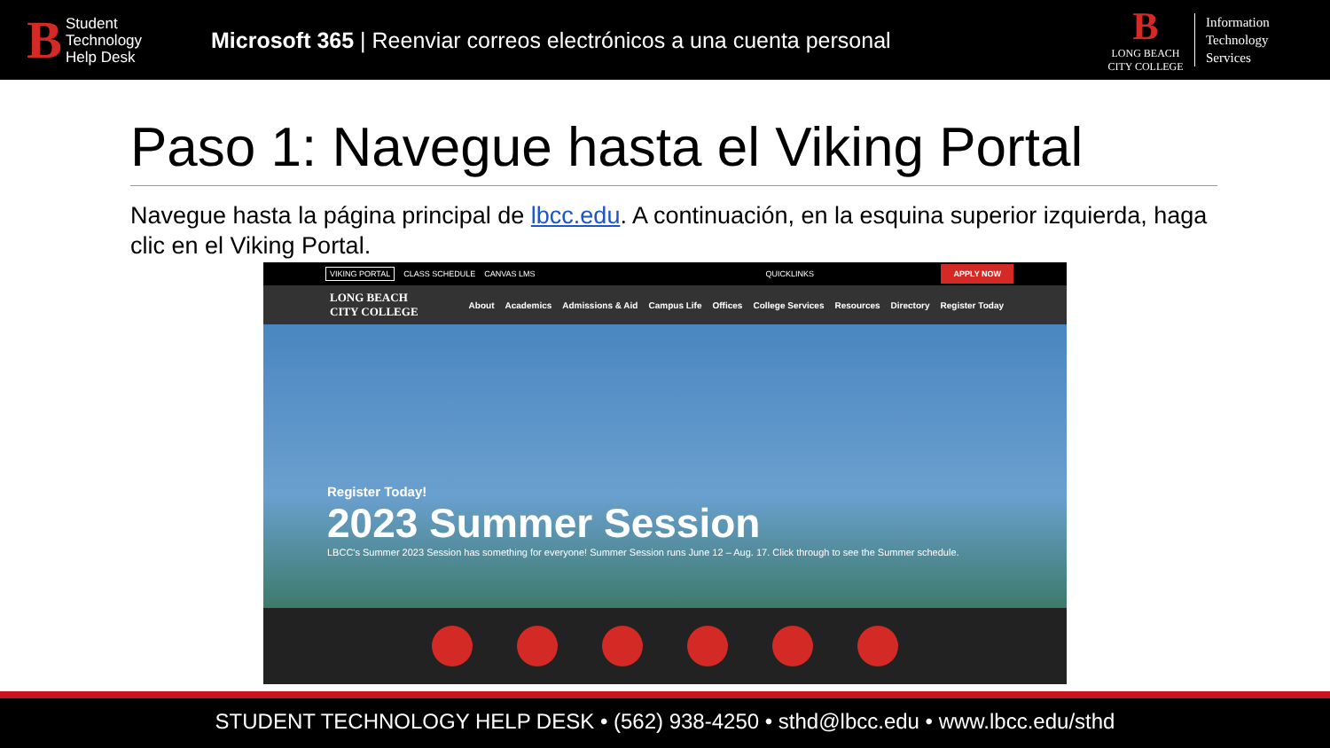B Student
Technology
Help Desk
Microsoft 365 | Reenviar correos electrónicos a una cuenta personal
B
LONG BEACH
CITY COLLEGE
Information Technology Services
Paso 1: Navegue hasta el Viking Portal
Navegue hasta la página principal de lbcc.edu. A continuación, en la esquina superior izquierda, haga clic en el Viking Portal.
VIKING PORTAL CLASS SCHEDULE CANVAS LMS QUICKLINKS APPLY NOW
LONG BEACH
CITY COLLEGE About Academics Admissions & Aid Campus Life Offices College Services Resources Directory Register Today
Register Today!
2023 Summer Session
LBCC's Summer 2023 Session has something for everyone! Summer Session runs June 12 – Aug. 17. Click through to see the Summer schedule.
STUDENT TECHNOLOGY HELP DESK • (562) 938-4250 • sthd@lbcc.edu • www.lbcc.edu/sthd